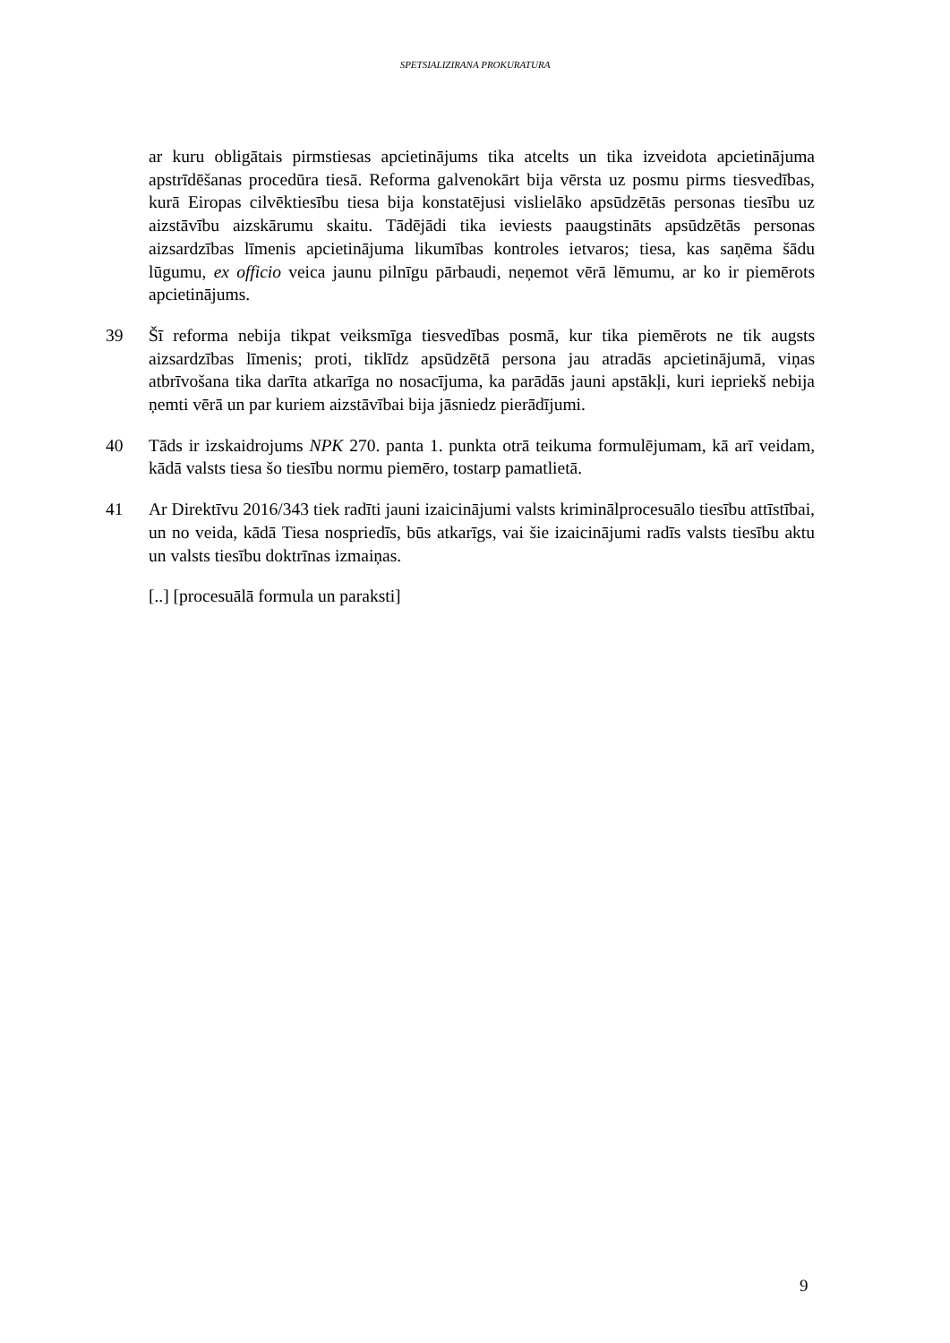SPETSIALIZIRANA PROKURATURA
ar kuru obligātais pirmstiesas apcietinājums tika atcelts un tika izveidota apcietinājuma apstrīdēšanas procedūra tiesā. Reforma galvenokārt bija vērsta uz posmu pirms tiesvedības, kurā Eiropas cilvēktiesību tiesa bija konstatējusi vislielāko apsūdzētās personas tiesību uz aizstāvību aizskārumu skaitu. Tādējādi tika ieviests paaugstināts apsūdzētās personas aizsardzības līmenis apcietinājuma likumības kontroles ietvaros; tiesa, kas saņēma šādu lūgumu, ex officio veica jaunu pilnīgu pārbaudi, neņemot vērā lēmumu, ar ko ir piemērots apcietinājums.
39 Šī reforma nebija tikpat veiksmīga tiesvedības posmā, kur tika piemērots ne tik augsts aizsardzības līmenis; proti, tiklīdz apsūdzētā persona jau atradās apcietinājumā, viņas atbrīvošana tika darīta atkarīga no nosacījuma, ka parādās jauni apstākļi, kuri iepriekš nebija ņemti vērā un par kuriem aizstāvībai bija jāsniedz pierādījumi.
40 Tāds ir izskaidrojums NPK 270. panta 1. punkta otrā teikuma formulējumam, kā arī veidam, kādā valsts tiesa šo tiesību normu piemēro, tostarp pamatlietā.
41 Ar Direktīvu 2016/343 tiek radīti jauni izaicinājumi valsts kriminālprocesuālo tiesību attīstībai, un no veida, kādā Tiesa nospriedīs, būs atkarīgs, vai šie izaicinājumi radīs valsts tiesību aktu un valsts tiesību doktrīnas izmaiņas.
[..] [procesuālā formula un paraksti]
9